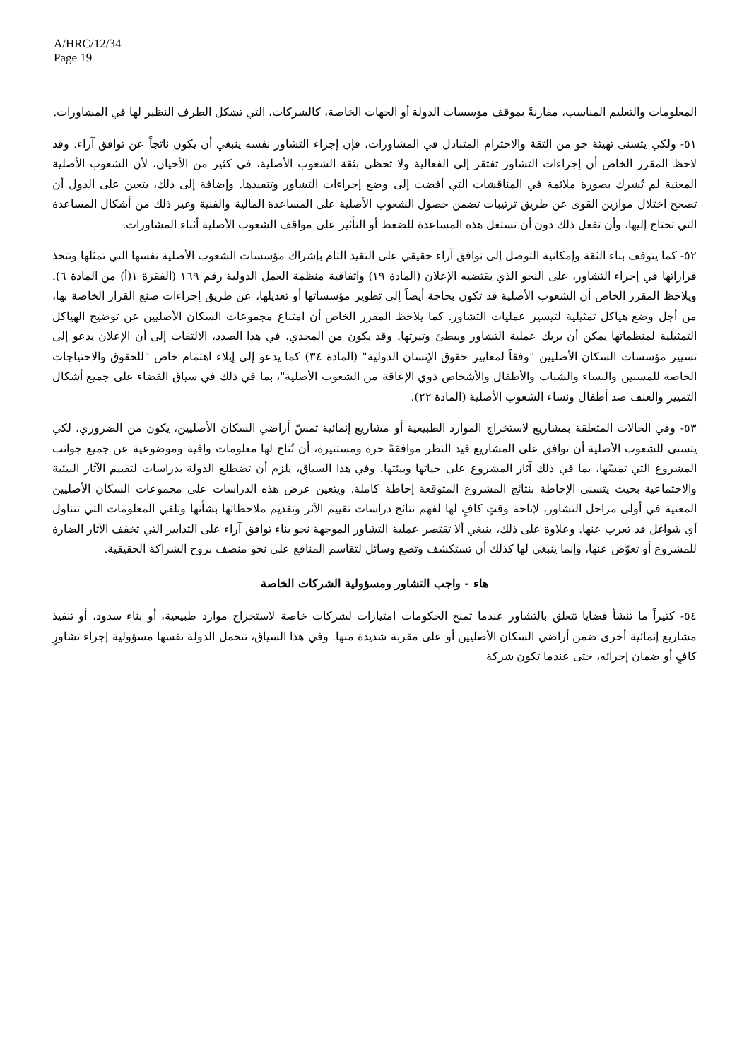A/HRC/12/34
Page 19
المعلومات والتعليم المناسب، مقارنةً بموقف مؤسسات الدولة أو الجهات الخاصة، كالشركات، التي تشكل الطرف النظير لها في المشاورات.
٥١- ولكي يتسنى تهيئة جو من الثقة والاحترام المتبادل في المشاورات، فإن إجراء التشاور نفسه ينبغي أن يكون ناتجاً عن توافق آراء. وقد لاحظ المقرر الخاص أن إجراءات التشاور تفتقر إلى الفعالية ولا تحظى بثقة الشعوب الأصلية، في كثير من الأحيان، لأن الشعوب الأصلية المعنية لم تُشرك بصورة ملائمة في المناقشات التي أفضت إلى وضع إجراءات التشاور وتنفيذها. وإضافة إلى ذلك، يتعين على الدول أن تصحح اختلال موازين القوى عن طريق ترتيبات تضمن حصول الشعوب الأصلية على المساعدة المالية والفنية وغير ذلك من أشكال المساعدة التي تحتاج إليها، وأن تفعل ذلك دون أن تستغل هذه المساعدة للضغط أو التأثير على مواقف الشعوب الأصلية أثناء المشاورات.
٥٢- كما يتوقف بناء الثقة وإمكانية التوصل إلى توافق آراء حقيقي على التقيد التام بإشراك مؤسسات الشعوب الأصلية نفسها التي تمثلها وتتخذ قراراتها في إجراء التشاور، على النحو الذي يقتضيه الإعلان (المادة ١٩) واتفاقية منظمة العمل الدولية رقم ١٦٩ (الفقرة ١(أ) من المادة ٦). ويلاحظ المقرر الخاص أن الشعوب الأصلية قد تكون بحاجة أيضاً إلى تطوير مؤسساتها أو تعديلها، عن طريق إجراءات صنع القرار الخاصة بها، من أجل وضع هياكل تمثيلية لتيسير عمليات التشاور. كما يلاحظ المقرر الخاص أن امتناع مجموعات السكان الأصليين عن توضيح الهياكل التمثيلية لمنظماتها يمكن أن يربك عملية التشاور ويبطئ وتيرتها. وقد يكون من المجدي، في هذا الصدد، الالتفات إلى أن الإعلان يدعو إلى تسيير مؤسسات السكان الأصليين "وفقاً لمعايير حقوق الإنسان الدولية" (المادة ٣٤) كما يدعو إلى إيلاء اهتمام خاص "للحقوق والاحتياجات الخاصة للمسنين والنساء والشباب والأطفال والأشخاص ذوي الإعاقة من الشعوب الأصلية"، بما في ذلك في سياق القضاء على جميع أشكال التمييز والعنف ضد أطفال ونساء الشعوب الأصلية (المادة ٢٢).
٥٣- وفي الحالات المتعلقة بمشاريع لاستخراج الموارد الطبيعية أو مشاريع إنمائية تمسّ أراضي السكان الأصليين، يكون من الضروري، لكي يتسنى للشعوب الأصلية أن توافق على المشاريع قيد النظر موافقةً حرة ومستنيرة، أن تُتاح لها معلومات وافية وموضوعية عن جميع جوانب المشروع التي تمسّها، بما في ذلك آثار المشروع على حياتها وبيئتها. وفي هذا السياق، يلزم أن تضطلع الدولة بدراسات لتقييم الآثار البيئية والاجتماعية بحيث يتسنى الإحاطة بنتائج المشروع المتوقعة إحاطة كاملة. ويتعين عرض هذه الدراسات على مجموعات السكان الأصليين المعنية في أولى مراحل التشاور، لإتاحة وقتٍ كافٍ لها لفهم نتائج دراسات تقييم الأثر وتقديم ملاحظاتها بشأنها وتلقي المعلومات التي تتناول أي شواغل قد تعرب عنها. وعلاوة على ذلك، ينبغي ألا تقتصر عملية التشاور الموجهة نحو بناء توافق آراء على التدابير التي تخفف الآثار الضارة للمشروع أو تعوّض عنها، وإنما ينبغي لها كذلك أن تستكشف وتضع وسائل لتقاسم المنافع على نحو منصف بروح الشراكة الحقيقية.
هاء - واجب التشاور ومسؤولية الشركات الخاصة
٥٤- كثيراً ما تنشأ قضايا تتعلق بالتشاور عندما تمنح الحكومات امتيازات لشركات خاصة لاستخراج موارد طبيعية، أو بناء سدود، أو تنفيذ مشاريع إنمائية أخرى ضمن أراضي السكان الأصليين أو على مقربة شديدة منها. وفي هذا السياق، تتحمل الدولة نفسها مسؤولية إجراء تشاورٍ كافٍ أو ضمان إجرائه، حتى عندما تكون شركة